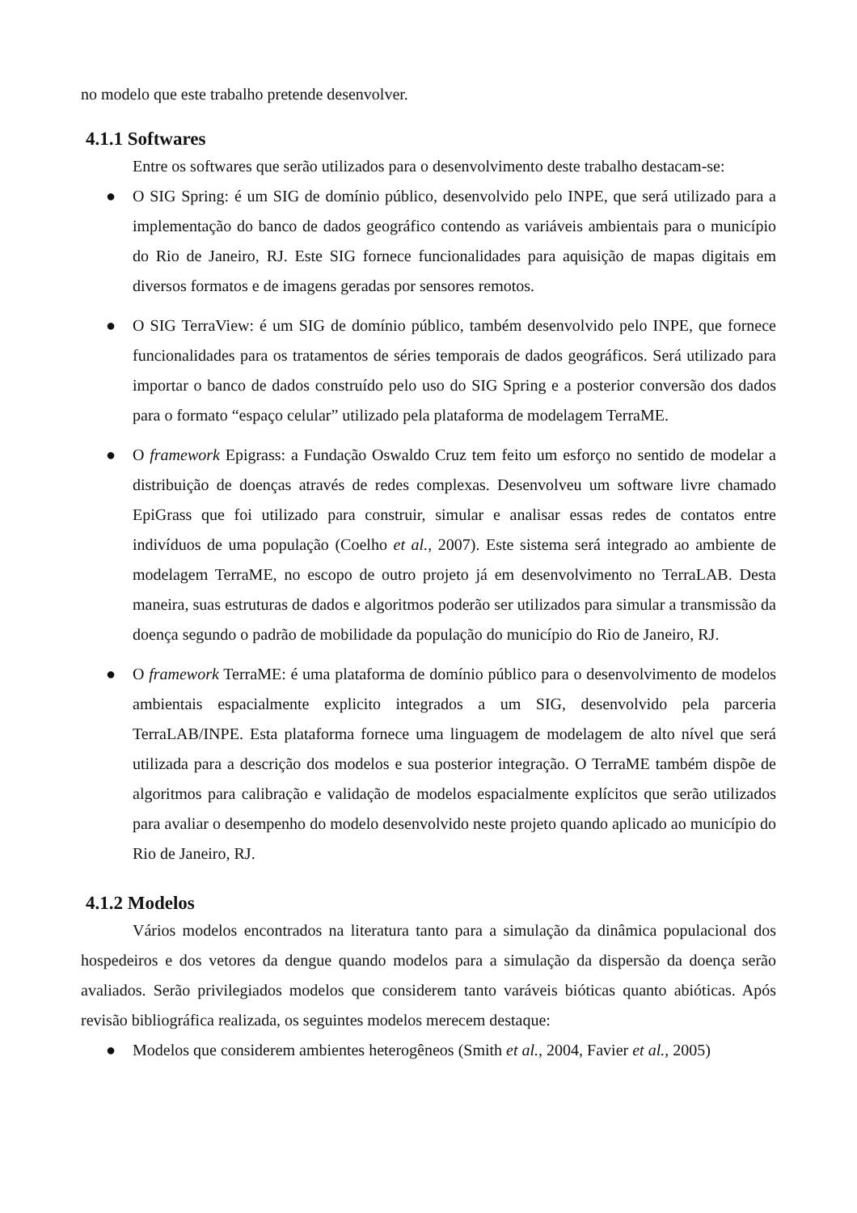no modelo que este trabalho pretende desenvolver.
4.1.1 Softwares
Entre os softwares que serão utilizados para o desenvolvimento deste trabalho destacam-se:
● O SIG Spring: é um SIG de domínio público, desenvolvido pelo INPE, que será utilizado para a implementação do banco de dados geográfico contendo as variáveis ambientais para o município do Rio de Janeiro, RJ. Este SIG fornece funcionalidades para aquisição de mapas digitais em diversos formatos e de imagens geradas por sensores remotos.
● O SIG TerraView: é um SIG de domínio público, também desenvolvido pelo INPE, que fornece funcionalidades para os tratamentos de séries temporais de dados geográficos. Será utilizado para importar o banco de dados construído pelo uso do SIG Spring e a posterior conversão dos dados para o formato “espaço celular” utilizado pela plataforma de modelagem TerraME.
● O framework Epigrass: a Fundação Oswaldo Cruz tem feito um esforço no sentido de modelar a distribuição de doenças através de redes complexas. Desenvolveu um software livre chamado EpiGrass que foi utilizado para construir, simular e analisar essas redes de contatos entre indivíduos de uma população (Coelho et al., 2007). Este sistema será integrado ao ambiente de modelagem TerraME, no escopo de outro projeto já em desenvolvimento no TerraLAB. Desta maneira, suas estruturas de dados e algoritmos poderão ser utilizados para simular a transmissão da doença segundo o padrão de mobilidade da população do município do Rio de Janeiro, RJ.
● O framework TerraME: é uma plataforma de domínio público para o desenvolvimento de modelos ambientais espacialmente explicito integrados a um SIG, desenvolvido pela parceria TerraLAB/INPE. Esta plataforma fornece uma linguagem de modelagem de alto nível que será utilizada para a descrição dos modelos e sua posterior integração. O TerraME também dispõe de algoritmos para calibração e validação de modelos espacialmente explícitos que serão utilizados para avaliar o desempenho do modelo desenvolvido neste projeto quando aplicado ao município do Rio de Janeiro, RJ.
4.1.2 Modelos
Vários modelos encontrados na literatura tanto para a simulação da dinâmica populacional dos hospedeiros e dos vetores da dengue quando modelos para a simulação da dispersão da doença serão avaliados. Serão privilegiados modelos que considerem tanto varáveis bióticas quanto abióticas. Após revisão bibliográfica realizada, os seguintes modelos merecem destaque:
● Modelos que considerem ambientes heterogêneos (Smith et al., 2004, Favier et al., 2005)